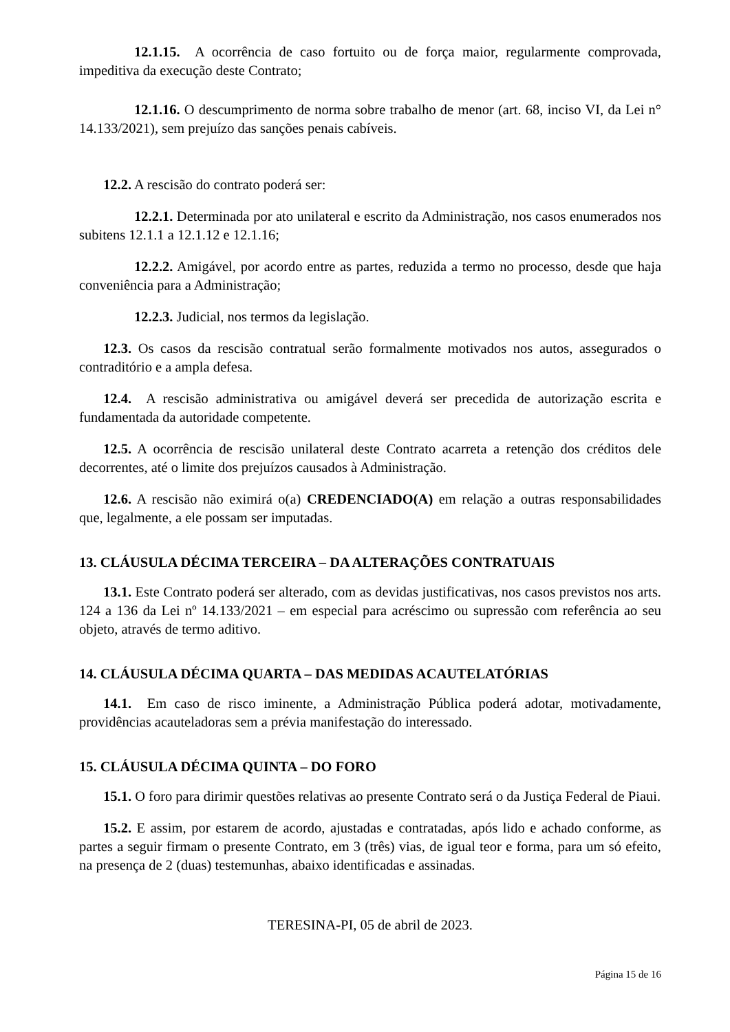12.1.15. A ocorrência de caso fortuito ou de força maior, regularmente comprovada, impeditiva da execução deste Contrato;
12.1.16. O descumprimento de norma sobre trabalho de menor (art. 68, inciso VI, da Lei n° 14.133/2021), sem prejuízo das sanções penais cabíveis.
12.2. A rescisão do contrato poderá ser:
12.2.1. Determinada por ato unilateral e escrito da Administração, nos casos enumerados nos subitens 12.1.1 a 12.1.12 e 12.1.16;
12.2.2. Amigável, por acordo entre as partes, reduzida a termo no processo, desde que haja conveniência para a Administração;
12.2.3. Judicial, nos termos da legislação.
12.3. Os casos da rescisão contratual serão formalmente motivados nos autos, assegurados o contraditório e a ampla defesa.
12.4. A rescisão administrativa ou amigável deverá ser precedida de autorização escrita e fundamentada da autoridade competente.
12.5. A ocorrência de rescisão unilateral deste Contrato acarreta a retenção dos créditos dele decorrentes, até o limite dos prejuízos causados à Administração.
12.6. A rescisão não eximirá o(a) CREDENCIADO(A) em relação a outras responsabilidades que, legalmente, a ele possam ser imputadas.
13. CLÁUSULA DÉCIMA TERCEIRA – DA ALTERAÇÕES CONTRATUAIS
13.1. Este Contrato poderá ser alterado, com as devidas justificativas, nos casos previstos nos arts. 124 a 136 da Lei nº 14.133/2021 – em especial para acréscimo ou supressão com referência ao seu objeto, através de termo aditivo.
14. CLÁUSULA DÉCIMA QUARTA – DAS MEDIDAS ACAUTELATÓRIAS
14.1. Em caso de risco iminente, a Administração Pública poderá adotar, motivadamente, providências acauteladoras sem a prévia manifestação do interessado.
15. CLÁUSULA DÉCIMA QUINTA – DO FORO
15.1. O foro para dirimir questões relativas ao presente Contrato será o da Justiça Federal de Piaui.
15.2. E assim, por estarem de acordo, ajustadas e contratadas, após lido e achado conforme, as partes a seguir firmam o presente Contrato, em 3 (três) vias, de igual teor e forma, para um só efeito, na presença de 2 (duas) testemunhas, abaixo identificadas e assinadas.
TERESINA-PI, 05 de abril de 2023.
Página 15 de 16